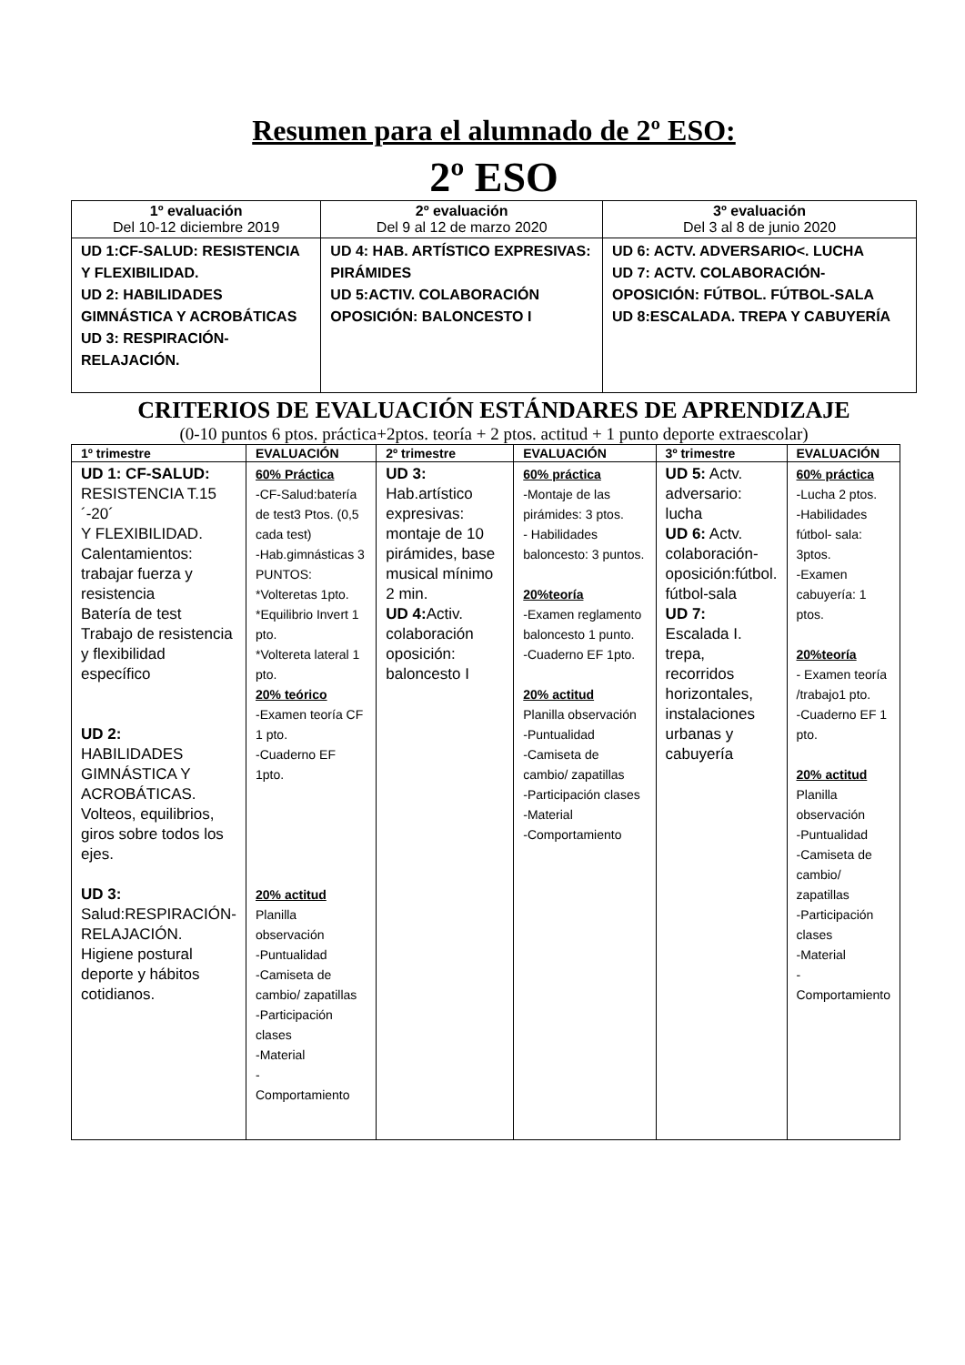Resumen para el alumnado de 2º ESO:
2º ESO
| 1º evaluación Del 10-12 diciembre 2019 | 2º evaluación Del 9 al 12 de marzo 2020 | 3º evaluación Del 3 al 8 de junio 2020 |
| --- | --- | --- |
| UD 1:CF-SALUD: RESISTENCIA Y FLEXIBILIDAD. UD 2: HABILIDADES GIMNÁSTICA Y ACROBÁTICAS UD 3: RESPIRACIÓN-RELAJACIÓN. | UD 4: HAB. ARTÍSTICO EXPRESIVAS: PIRÁMIDES UD 5:ACTIV. COLABORACIÓN OPOSICIÓN: BALONCESTO I | UD 6: ACTV. ADVERSARIO<. LUCHA UD 7: ACTV. COLABORACIÓN-OPOSICIÓN: FÚTBOL. FÚTBOL-SALA UD 8:ESCALADA. TREPA Y CABUYERÍA |
CRITERIOS DE EVALUACIÓN ESTÁNDARES DE APRENDIZAJE
(0-10 puntos 6 ptos. práctica+2ptos. teoría + 2 ptos. actitud + 1 punto deporte extraescolar)
| 1º trimestre | EVALUACIÓN | 2º trimestre | EVALUACIÓN | 3º trimestre | EVALUACIÓN |
| --- | --- | --- | --- | --- | --- |
| UD 1: CF-SALUD: RESISTENCIA T.15´-20´ Y FLEXIBILIDAD. Calentamientos: trabajar fuerza y resistencia Batería de test Trabajo de resistencia y flexibilidad específico UD 2: HABILIDADES GIMNÁSTICA Y ACROBÁTICAS. Volteos, equilibrios, giros sobre todos los ejes. UD 3: Salud:RESPIRACIÓN-RELAJACIÓN. Higiene postural deporte y hábitos cotidianos. | 60% Práctica -CF-Salud:batería de test3 Ptos. (0,5 cada test) -Hab.gimnásticas 3 PUNTOS: *Volteretas 1pto. *Equilibrio Invert 1 pto. *Voltereta lateral 1 pto. 20% teórico -Examen teoría CF 1 pto. -Cuaderno EF 1pto. 20% actitud Planilla observación -Puntualidad -Camiseta de cambio/ zapatillas -Participación clases -Material - Comportamiento | UD 3: Hab.artístico expresivas: montaje de 10 pirámides, base musical mínimo 2 min. UD 4: Activ. colaboración oposición: baloncesto I | 60% práctica -Montaje de las pirámides: 3 ptos. - Habilidades baloncesto: 3 puntos. 20%teoría -Examen reglamento baloncesto 1 punto. -Cuaderno EF 1pto. 20% actitud Planilla observación -Puntualidad -Camiseta de cambio/ zapatillas -Participación clases -Material -Comportamiento | UD 5: Actv. adversario: lucha UD 6: Actv. colaboración-oposición:fútbol. fútbol-sala UD 7: Escalada I. trepa, recorridos horizontales, instalaciones urbanas y cabuyería | 60% práctica -Lucha 2 ptos. -Habilidades fútbol- sala: 3ptos. -Examen cabuyería: 1 ptos. 20%teoría - Examen teoría /trabajo1 pto. -Cuaderno EF 1 pto. 20% actitud Planilla observación -Puntualidad -Camiseta de cambio/ zapatillas -Participación clases -Material - Comportamiento |